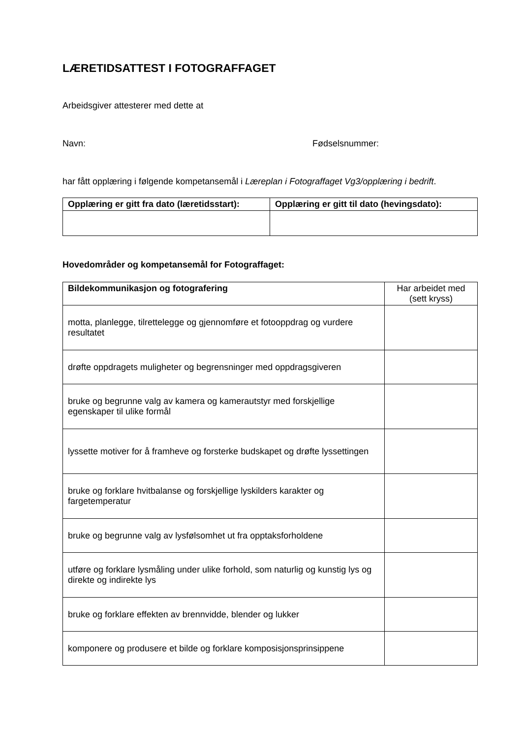LÆRETIDSATTEST I FOTOGRAFFAGET
Arbeidsgiver attesterer med dette at
Navn: Fødselsnummer:
har fått opplæring i følgende kompetansemål i Læreplan i Fotograffaget Vg3/opplæring i bedrift.
| Opplæring er gitt fra dato (læretidsstart): | Opplæring er gitt til dato (hevingsdato): |
| --- | --- |
Hovedområder og kompetansemål for Fotograffaget:
| Bildekommunikasjon og fotografering | Har arbeidet med (sett kryss) |
| motta, planlegge, tilrettelegge og gjennomføre et fotooppdrag og vurdere resultatet | |
| drøfte oppdragets muligheter og begrensninger med oppdragsgiveren | |
| bruke og begrunne valg av kamera og kamerautstyr med forskjellige egenskaper til ulike formål | |
| lyssette motiver for å framheve og forsterke budskapet og drøfte lyssettingen | |
| bruke og forklare hvitbalanse og forskjellige lyskilders karakter og fargetemperatur | |
| bruke og begrunne valg av lysfølsomhet ut fra opptaksforholdene | |
| utføre og forklare lysmåling under ulike forhold, som naturlig og kunstig lys og direkte og indirekte lys | |
| bruke og forklare effekten av brennvidde, blender og lukker | |
| komponere og produsere et bilde og forklare komposisjonsprinsippene | |